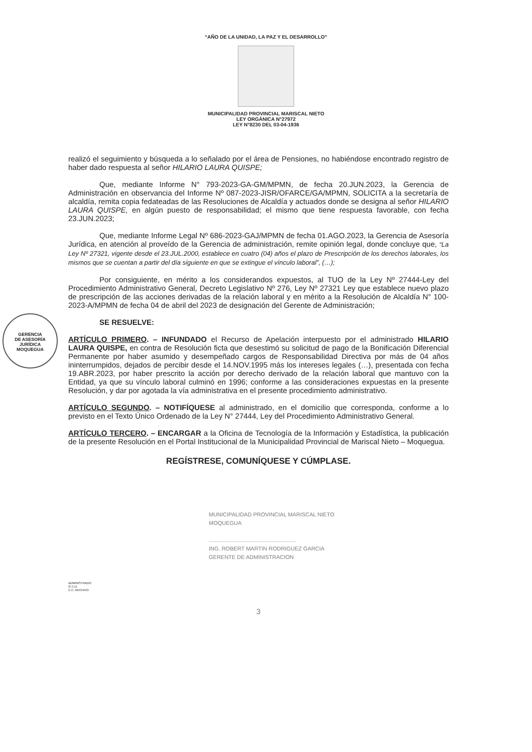“AÑO DE LA UNIDAD, LA PAZ Y EL DESARROLLO”
MUNICIPALIDAD PROVINCIAL MARISCAL NIETO
LEY ORGÁNICA N°27972
LEY N°8230 DEL 03-04-1936
GERENCIA
DE ASESORÍA
JURÍDICA
MOQUEGUA
realizó el seguimiento y búsqueda a lo señalado por el área de Pensiones, no habiéndose encontrado registro de haber dado respuesta al señor HILARIO LAURA QUISPE;
Que, mediante Informe N° 793-2023-GA-GM/MPMN, de fecha 20.JUN.2023, la Gerencia de Administración en observancia del Informe Nº 087-2023-JISR/OFARCE/GA/MPMN, SOLICITA a la secretaría de alcaldía, remita copia fedateadas de las Resoluciones de Alcaldía y actuados donde se designa al señor HILARIO LAURA QUISPE, en algún puesto de responsabilidad; el mismo que tiene respuesta favorable, con fecha 23.JUN.2023;
Que, mediante Informe Legal Nº 686-2023-GAJ/MPMN de fecha 01.AGO.2023, la Gerencia de Asesoría Jurídica, en atención al proveído de la Gerencia de administración, remite opinión legal, donde concluye que, “La Ley Nº 27321, vigente desde el 23.JUL.2000, establece en cuatro (04) años el plazo de Prescripción de los derechos laborales, los mismos que se cuentan a partir del día siguiente en que se extingue el vínculo laboral”, (…);
Por consiguiente, en mérito a los considerandos expuestos, al TUO de la Ley Nº 27444-Ley del Procedimiento Administrativo General, Decreto Legislativo Nº 276, Ley Nº 27321 Ley que establece nuevo plazo de prescripción de las acciones derivadas de la relación laboral y en mérito a la Resolución de Alcaldía N° 100-2023-A/MPMN de fecha 04 de abril del 2023 de designación del Gerente de Administración;
SE RESUELVE:
ARTÍCULO PRIMERO. – INFUNDADO el Recurso de Apelación interpuesto por el administrado HILARIO LAURA QUISPE, en contra de Resolución ficta que desestimó su solicitud de pago de la Bonificación Diferencial Permanente por haber asumido y desempeñado cargos de Responsabilidad Directiva por más de 04 años ininterrumpidos, dejados de percibir desde el 14.NOV.1995 más los intereses legales (…), presentada con fecha 19.ABR.2023, por haber prescrito la acción por derecho derivado de la relación laboral que mantuvo con la Entidad, ya que su vínculo laboral culminó en 1996; conforme a las consideraciones expuestas en la presente Resolución, y dar por agotada la vía administrativa en el presente procedimiento administrativo.
ARTÍCULO SEGUNDO. – NOTIFÍQUESE al administrado, en el domicilio que corresponda, conforme a lo previsto en el Texto Único Ordenado de la Ley N° 27444, Ley del Procedimiento Administrativo General.
ARTÍCULO TERCERO. – ENCARGAR a la Oficina de Tecnología de la Información y Estadística, la publicación de la presente Resolución en el Portal Institucional de la Municipalidad Provincial de Mariscal Nieto – Moquegua.
REGÍSTRESE, COMUNÍQUESE Y CÚMPLASE.
MUNICIPALIDAD PROVINCIAL MARISCAL NIETO
MOQUEGUA
.........................................................
ING. ROBERT MARTIN RODRIGUEZ GARCIA
GERENTE DE ADMINISTRACION
ADMINISTRADO
O.T.I.E
C.C. ARCHIVO
3